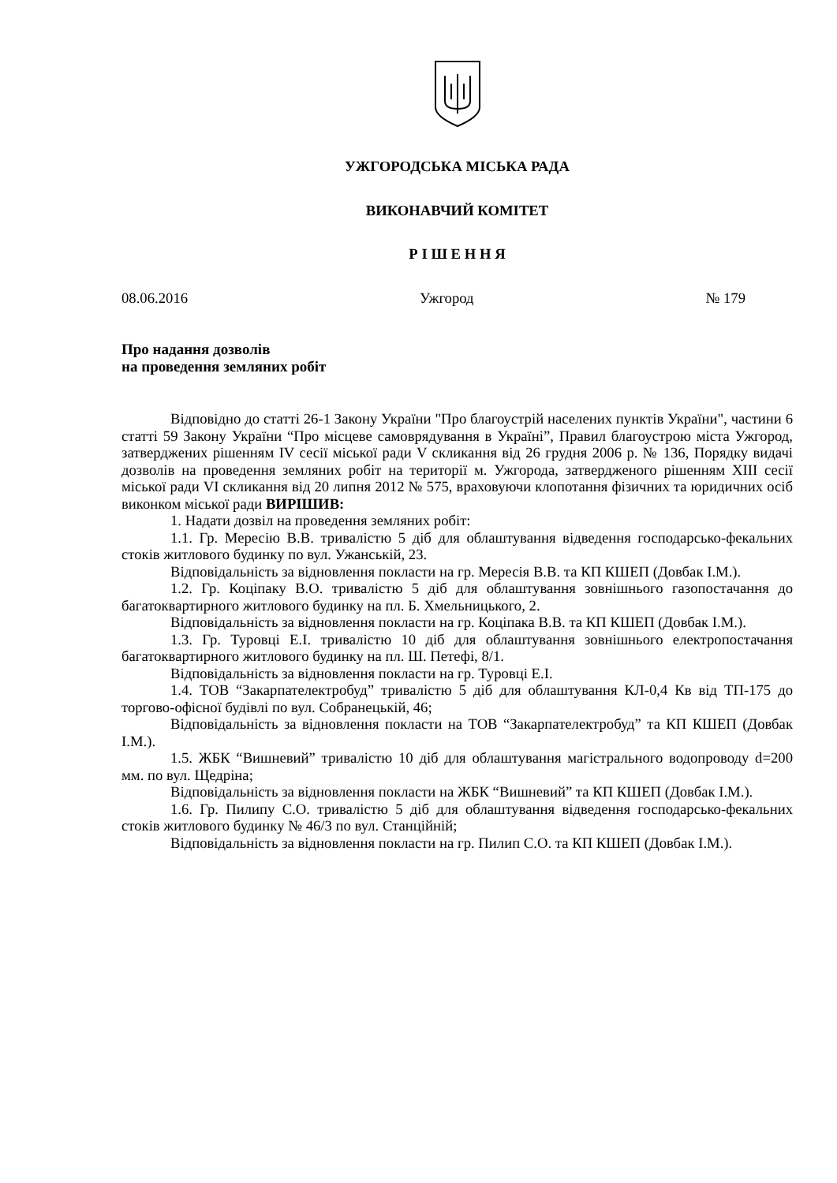УЖГОРОДСЬКА МІСЬКА РАДА
ВИКОНАВЧИЙ КОМІТЕТ
Р І Ш Е Н Н Я
08.06.2016 Ужгород № 179
Про надання дозволів
на проведення земляних робіт
Відповідно до статті 26-1 Закону України "Про благоустрій населених пунктів України", частини 6 статті 59 Закону України “Про місцеве самоврядування в Україні”, Правил благоустрою міста Ужгород, затверджених рішенням IV сесії міської ради V скликання від 26 грудня 2006 р. № 136, Порядку видачі дозволів на проведення земляних робіт на території м. Ужгорода, затвердженого рішенням XIII сесії міської ради VI скликання від 20 липня 2012 № 575, враховуючи клопотання фізичних та юридичних осіб виконком міської ради ВИРІШИВ:
1. Надати дозвіл на проведення земляних робіт:
1.1. Гр. Мересію В.В. тривалістю 5 діб для облаштування відведення господарсько-фекальних стоків житлового будинку по вул. Ужанській, 23.
Відповідальність за відновлення покласти на гр. Мересія В.В. та КП КШЕП (Довбак І.М.).
1.2. Гр. Коціпаку В.О. тривалістю 5 діб для облаштування зовнішнього газопостачання до багатоквартирного житлового будинку на пл. Б. Хмельницького, 2.
Відповідальність за відновлення покласти на гр. Коціпака В.В. та КП КШЕП (Довбак І.М.).
1.3. Гр. Туровці Е.І. тривалістю 10 діб для облаштування зовнішнього електропостачання багатоквартирного житлового будинку на пл. Ш. Петефі, 8/1.
Відповідальність за відновлення покласти на гр. Туровці Е.І.
1.4. ТОВ “Закарпателектробуд” тривалістю 5 діб для облаштування КЛ-0,4 Кв від ТП-175 до торгово-офісної будівлі по вул. Собранецькій, 46;
Відповідальність за відновлення покласти на ТОВ “Закарпателектробуд” та КП КШЕП (Довбак І.М.).
1.5. ЖБК “Вишневий” тривалістю 10 діб для облаштування магістрального водопроводу d=200 мм. по вул. Щедріна;
Відповідальність за відновлення покласти на ЖБК “Вишневий” та КП КШЕП (Довбак І.М.).
1.6. Гр. Пилипу С.О. тривалістю 5 діб для облаштування відведення господарсько-фекальних стоків житлового будинку № 46/3 по вул. Станційній;
Відповідальність за відновлення покласти на гр. Пилип С.О. та КП КШЕП (Довбак І.М.).